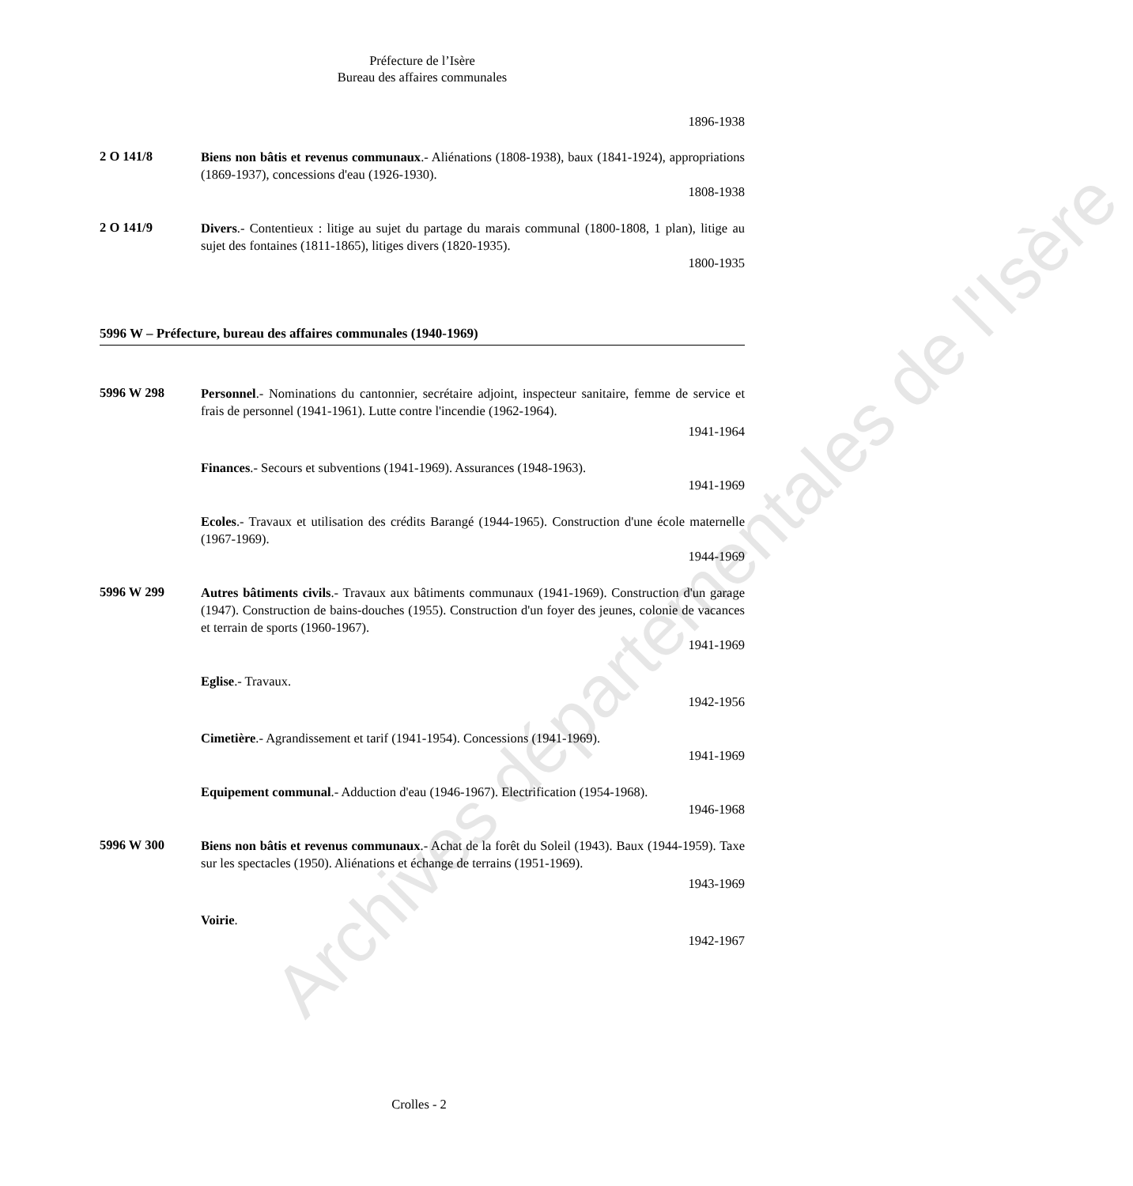Archives départementales de l'Isère
Préfecture de l’Isère
Bureau des affaires communales
1896-1938
2 O 141/8
Biens non bâtis et revenus communaux.- Aliénations (1808-1938), baux (1841-1924), appropriations (1869-1937), concessions d'eau (1926-1930).
1808-1938
2 O 141/9
Divers.- Contentieux : litige au sujet du partage du marais communal (1800-1808, 1 plan), litige au sujet des fontaines (1811-1865), litiges divers (1820-1935).
1800-1935
5996 W – Préfecture, bureau des affaires communales (1940-1969)
5996 W 298
Personnel.- Nominations du cantonnier, secrétaire adjoint, inspecteur sanitaire, femme de service et frais de personnel (1941-1961). Lutte contre l'incendie (1962-1964).
1941-1964
Finances.- Secours et subventions (1941-1969). Assurances (1948-1963).
1941-1969
Ecoles.- Travaux et utilisation des crédits Barangé (1944-1965). Construction d'une école maternelle (1967-1969).
1944-1969
5996 W 299
Autres bâtiments civils.- Travaux aux bâtiments communaux (1941-1969). Construction d'un garage (1947). Construction de bains-douches (1955). Construction d'un foyer des jeunes, colonie de vacances et terrain de sports (1960-1967).
1941-1969
Eglise.- Travaux.
1942-1956
Cimetière.- Agrandissement et tarif (1941-1954). Concessions (1941-1969).
1941-1969
Equipement communal.- Adduction d'eau (1946-1967). Electrification (1954-1968).
1946-1968
5996 W 300
Biens non bâtis et revenus communaux.- Achat de la forêt du Soleil (1943). Baux (1944-1959). Taxe sur les spectacles (1950). Aliénations et échange de terrains (1951-1969).
1943-1969
Voirie.
1942-1967
Crolles - 2